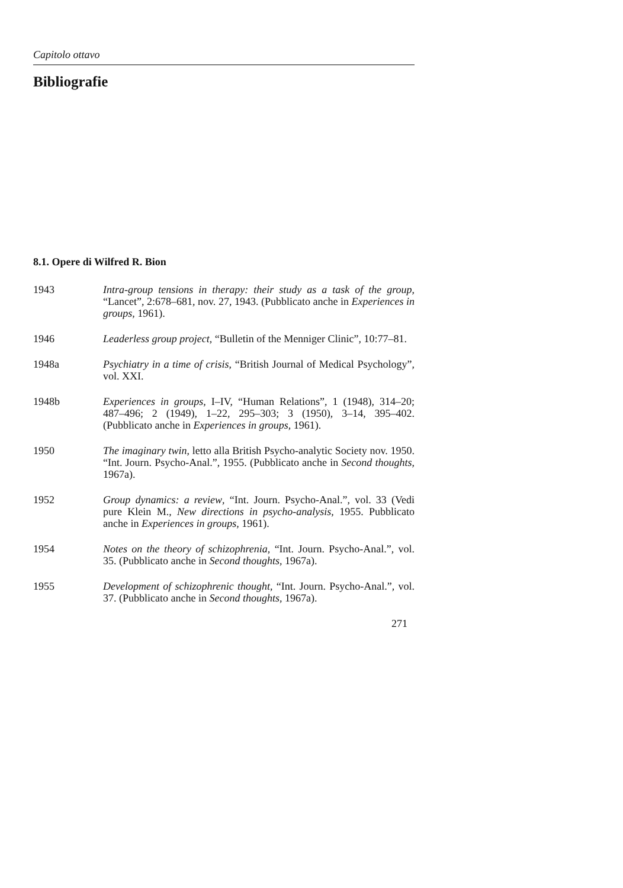Capitolo ottavo
Bibliografie
8.1. Opere di Wilfred R. Bion
1943 Intra-group tensions in therapy: their study as a task of the group, “Lancet”, 2:678–681, nov. 27, 1943. (Pubblicato anche in Experiences in groups, 1961).
1946 Leaderless group project, “Bulletin of the Menniger Clinic”, 10:77–81.
1948a Psychiatry in a time of crisis, “British Journal of Medical Psychology”, vol. XXI.
1948b Experiences in groups, I–IV, “Human Relations”, 1 (1948), 314–20; 487–496; 2 (1949), 1–22, 295–303; 3 (1950), 3–14, 395–402. (Pubblicato anche in Experiences in groups, 1961).
1950 The imaginary twin, letto alla British Psycho-analytic Society nov. 1950. “Int. Journ. Psycho-Anal.”, 1955. (Pubblicato anche in Second thoughts, 1967a).
1952 Group dynamics: a review, “Int. Journ. Psycho-Anal.”, vol. 33 (Vedi pure Klein M., New directions in psycho-analysis, 1955. Pubblicato anche in Experiences in groups, 1961).
1954 Notes on the theory of schizophrenia, “Int. Journ. Psycho-Anal.”, vol. 35. (Pubblicato anche in Second thoughts, 1967a).
1955 Development of schizophrenic thought, “Int. Journ. Psycho-Anal.”, vol. 37. (Pubblicato anche in Second thoughts, 1967a).
271